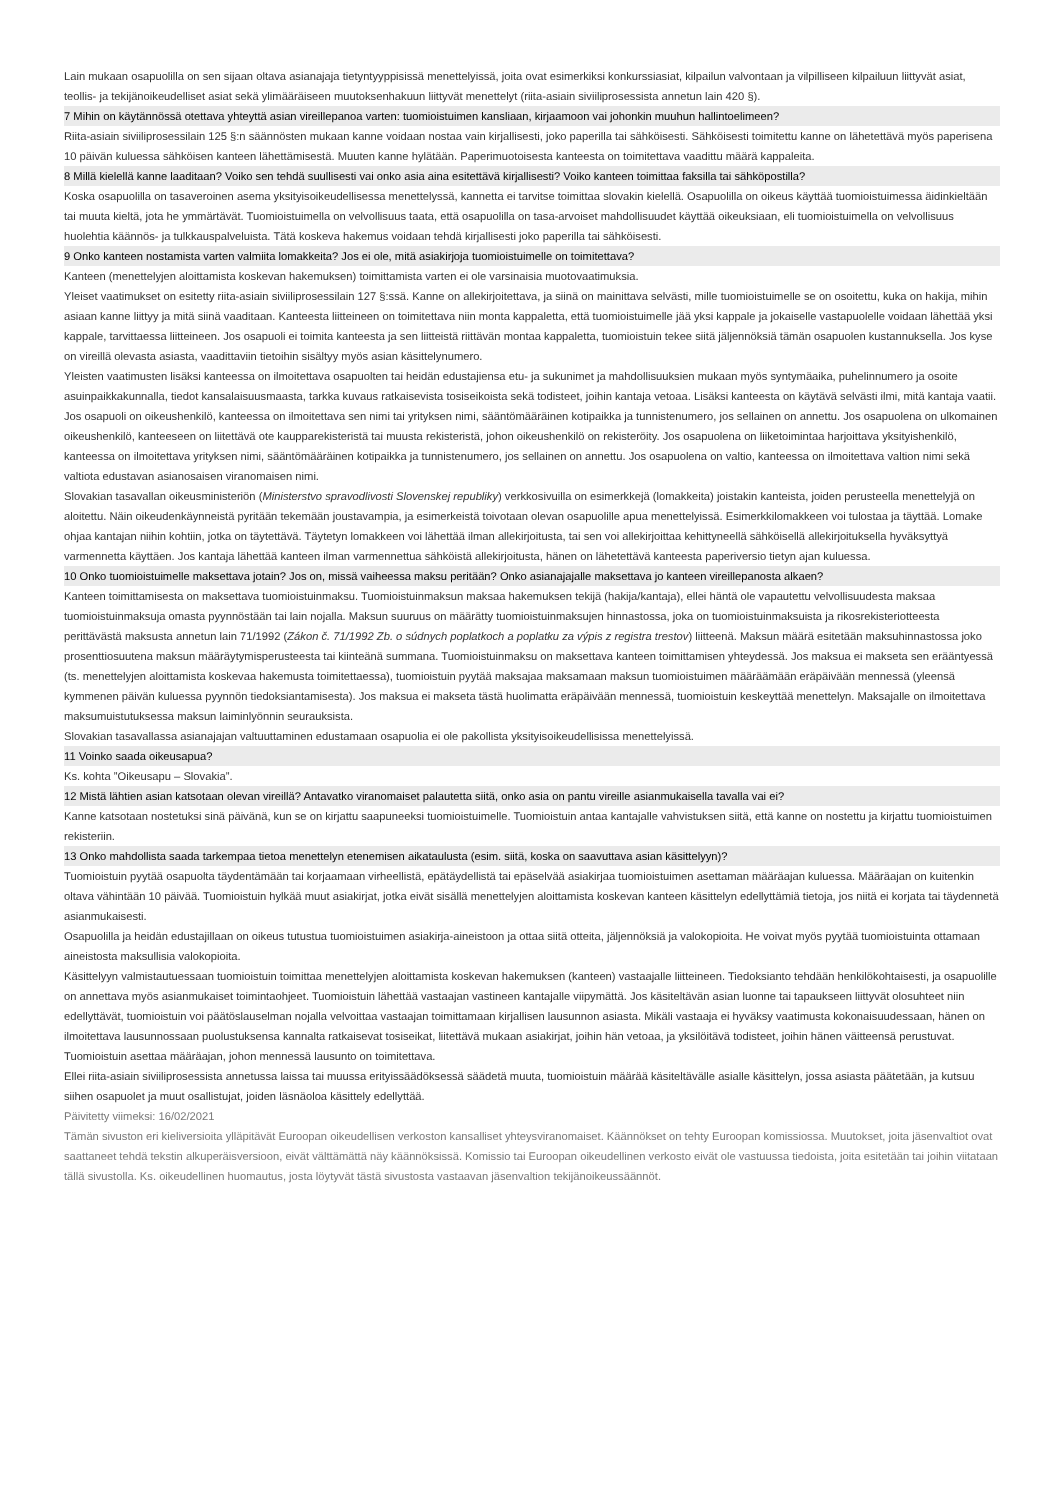Lain mukaan osapuolilla on sen sijaan oltava asianajaja tietyntyyppisissä menettelyissä, joita ovat esimerkiksi konkurssiasiat, kilpailun valvontaan ja vilpilliseen kilpailuun liittyvät asiat, teollis- ja tekijänoikeudelliset asiat sekä ylimääräiseen muutoksenhakuun liittyvät menettelyt (riita-asiain siviiliprosessista annetun lain 420 §).
7 Mihin on käytännössä otettava yhteyttä asian vireillepanoa varten: tuomioistuimen kansliaan, kirjaamoon vai johonkin muuhun hallintoelimeen?
Riita-asiain siviiliprosessilain 125 §:n säännösten mukaan kanne voidaan nostaa vain kirjallisesti, joko paperilla tai sähköisesti. Sähköisesti toimitettu kanne on lähetettävä myös paperisena 10 päivän kuluessa sähköisen kanteen lähettämisestä. Muuten kanne hylätään. Paperimuotoisesta kanteesta on toimitettava vaadittu määrä kappaleita.
8 Millä kielellä kanne laaditaan? Voiko sen tehdä suullisesti vai onko asia aina esitettävä kirjallisesti? Voiko kanteen toimittaa faksilla tai sähköpostilla?
Koska osapuolilla on tasaveroinen asema yksityisoikeudellisessa menettelyssä, kannetta ei tarvitse toimittaa slovakin kielellä. Osapuolilla on oikeus käyttää tuomioistuimessa äidinkieltään tai muuta kieltä, jota he ymmärtävät. Tuomioistuimella on velvollisuus taata, että osapuolilla on tasa-arvoiset mahdollisuudet käyttää oikeuksiaan, eli tuomioistuimella on velvollisuus huolehtia käännös- ja tulkkauspalveluista. Tätä koskeva hakemus voidaan tehdä kirjallisesti joko paperilla tai sähköisesti.
9 Onko kanteen nostamista varten valmiita lomakkeita? Jos ei ole, mitä asiakirjoja tuomioistuimelle on toimitettava?
Kanteen (menettelyjen aloittamista koskevan hakemuksen) toimittamista varten ei ole varsinaisia muotovaatimuksia.
Yleiset vaatimukset on esitetty riita-asiain siviiliprosessilain 127 §:ssä. Kanne on allekirjoitettava, ja siinä on mainittava selvästi, mille tuomioistuimelle se on osoitettu, kuka on hakija, mihin asiaan kanne liittyy ja mitä siinä vaaditaan. Kanteesta liitteineen on toimitettava niin monta kappaletta, että tuomioistuimelle jää yksi kappale ja jokaiselle vastapuolelle voidaan lähettää yksi kappale, tarvittaessa liitteineen. Jos osapuoli ei toimita kanteesta ja sen liitteistä riittävän montaa kappaletta, tuomioistuin tekee siitä jäljennöksiä tämän osapuolen kustannuksella. Jos kyse on vireillä olevasta asiasta, vaadittaviin tietoihin sisältyy myös asian käsittelynumero.
Yleisten vaatimusten lisäksi kanteessa on ilmoitettava osapuolten tai heidän edustajiensa etu- ja sukunimet ja mahdollisuuksien mukaan myös syntymäaika, puhelinnumero ja osoite asuinpaikkakunnalla, tiedot kansalaisuusmaasta, tarkka kuvaus ratkaisevista tosiseikoista sekä todisteet, joihin kantaja vetoaa. Lisäksi kanteesta on käytävä selvästi ilmi, mitä kantaja vaatii. Jos osapuoli on oikeushenkilö, kanteessa on ilmoitettava sen nimi tai yrityksen nimi, sääntömääräinen kotipaikka ja tunnistenumero, jos sellainen on annettu. Jos osapuolena on ulkomainen oikeushenkilö, kanteeseen on liitettävä ote kaupparekisteristä tai muusta rekisteristä, johon oikeushenkilö on rekisteröity. Jos osapuolena on liiketoimintaa harjoittava yksityishenkilö, kanteessa on ilmoitettava yrityksen nimi, sääntömääräinen kotipaikka ja tunnistenumero, jos sellainen on annettu. Jos osapuolena on valtio, kanteessa on ilmoitettava valtion nimi sekä valtiota edustavan asianosaisen viranomaisen nimi.
Slovakian tasavallan oikeusministeriön (Ministerstvo spravodlivosti Slovenskej republiky) verkkosivuilla on esimerkkejä (lomakkeita) joistakin kanteista, joiden perusteella menettelyjä on aloitettu. Näin oikeudenkäynneistä pyritään tekemään joustavampia, ja esimerkeistä toivotaan olevan osapuolille apua menettelyissä. Esimerkkilomakkeen voi tulostaa ja täyttää. Lomake ohjaa kantajan niihin kohtiin, jotka on täytettävä. Täytetyn lomakkeen voi lähettää ilman allekirjoitusta, tai sen voi allekirjoittaa kehittyneellä sähköisellä allekirjoituksella hyväksyttyä varmennetta käyttäen. Jos kantaja lähettää kanteen ilman varmennettua sähköistä allekirjoitusta, hänen on lähetettävä kanteesta paperiversio tietyn ajan kuluessa.
10 Onko tuomioistuimelle maksettava jotain? Jos on, missä vaiheessa maksu peritään? Onko asianajajalle maksettava jo kanteen vireillepanosta alkaen?
Kanteen toimittamisesta on maksettava tuomioistuinmaksu. Tuomioistuinmaksun maksaa hakemuksen tekijä (hakija/kantaja), ellei häntä ole vapautettu velvollisuudesta maksaa tuomioistuinmaksuja omasta pyynnöstään tai lain nojalla. Maksun suuruus on määrätty tuomioistuinmaksujen hinnastossa, joka on tuomioistuinmaksuista ja rikosrekisteriotteesta perittävästä maksusta annetun lain 71/1992 (Zákon č. 71/1992 Zb. o súdnych poplatkoch a poplatku za výpis z registra trestov) liitteenä. Maksun määrä esitetään maksuhinnastossa joko prosenttiosuutena maksun määräytymisperusteesta tai kiinteänä summana. Tuomioistuinmaksu on maksettava kanteen toimittamisen yhteydessä. Jos maksua ei makseta sen erääntyessä (ts. menettelyjen aloittamista koskevaa hakemusta toimitettaessa), tuomioistuin pyytää maksajaa maksamaan maksun tuomioistuimen määräämään eräpäivään mennessä (yleensä kymmenen päivän kuluessa pyynnön tiedoksiantamisesta). Jos maksua ei makseta tästä huolimatta eräpäivään mennessä, tuomioistuin keskeyttää menettelyn. Maksajalle on ilmoitettava maksumuistutuksessa maksun laiminlyönnin seurauksista.
Slovakian tasavallassa asianajajan valtuuttaminen edustamaan osapuolia ei ole pakollista yksityisoikeudellisissa menettelyissä.
11 Voinko saada oikeusapua?
Ks. kohta ”Oikeusapu – Slovakia”.
12 Mistä lähtien asian katsotaan olevan vireillä? Antavatko viranomaiset palautetta siitä, onko asia on pantu vireille asianmukaisella tavalla vai ei?
Kanne katsotaan nostetuksi sinä päivänä, kun se on kirjattu saapuneeksi tuomioistuimelle. Tuomioistuin antaa kantajalle vahvistuksen siitä, että kanne on nostettu ja kirjattu tuomioistuimen rekisteriin.
13 Onko mahdollista saada tarkempaa tietoa menettelyn etenemisen aikataulusta (esim. siitä, koska on saavuttava asian käsittelyyn)?
Tuomioistuin pyytää osapuolta täydentämään tai korjaamaan virheellistä, epätäydellistä tai epäselvää asiakirjaa tuomioistuimen asettaman määräajan kuluessa. Määräajan on kuitenkin oltava vähintään 10 päivää. Tuomioistuin hylkää muut asiakirjat, jotka eivät sisällä menettelyjen aloittamista koskevan kanteen käsittelyn edellyttämiä tietoja, jos niitä ei korjata tai täydennetä asianmukaisesti.
Osapuolilla ja heidän edustajillaan on oikeus tutustua tuomioistuimen asiakirja-aineistoon ja ottaa siitä otteita, jäljennöksiä ja valokopioita. He voivat myös pyytää tuomioistuinta ottamaan aineistosta maksullisia valokopioita.
Käsittelyyn valmistautuessaan tuomioistuin toimittaa menettelyjen aloittamista koskevan hakemuksen (kanteen) vastaajalle liitteineen. Tiedoksianto tehdään henkilökohtaisesti, ja osapuolille on annettava myös asianmukaiset toimintaohjeet. Tuomioistuin lähettää vastaajan vastineen kantajalle viipymättä. Jos käsiteltävän asian luonne tai tapaukseen liittyvät olosuhteet niin edellyttävät, tuomioistuin voi päätöslauselman nojalla velvoittaa vastaajan toimittamaan kirjallisen lausunnon asiasta. Mikäli vastaaja ei hyväksy vaatimusta kokonaisuudessaan, hänen on ilmoitettava lausunnossaan puolustuksensa kannalta ratkaisevat tosiseikat, liitettävä mukaan asiakirjat, joihin hän vetoaa, ja yksilöitävä todisteet, joihin hänen väitteensä perustuvat. Tuomioistuin asettaa määräajan, johon mennessä lausunto on toimitettava.
Ellei riita-asiain siviiliprosessista annetussa laissa tai muussa erityissäädöksessä säädetä muuta, tuomioistuin määrää käsiteltävälle asialle käsittelyn, jossa asiasta päätetään, ja kutsuu siihen osapuolet ja muut osallistujat, joiden läsnäoloa käsittely edellyttää.
Päivitetty viimeksi: 16/02/2021
Tämän sivuston eri kieliversioita ylläpitävät Euroopan oikeudellisen verkoston kansalliset yhteysviranomaiset. Käännökset on tehty Euroopan komissiossa. Muutokset, joita jäsenvaltiot ovat saattaneet tehdä tekstin alkuperäisversioon, eivät välttämättä näy käännöksissä. Komissio tai Euroopan oikeudellinen verkosto eivät ole vastuussa tiedoista, joita esitetään tai joihin viitataan tällä sivustolla. Ks. oikeudellinen huomautus, josta löytyvät tästä sivustosta vastaavan jäsenvaltion tekijänoikeussäännöt.